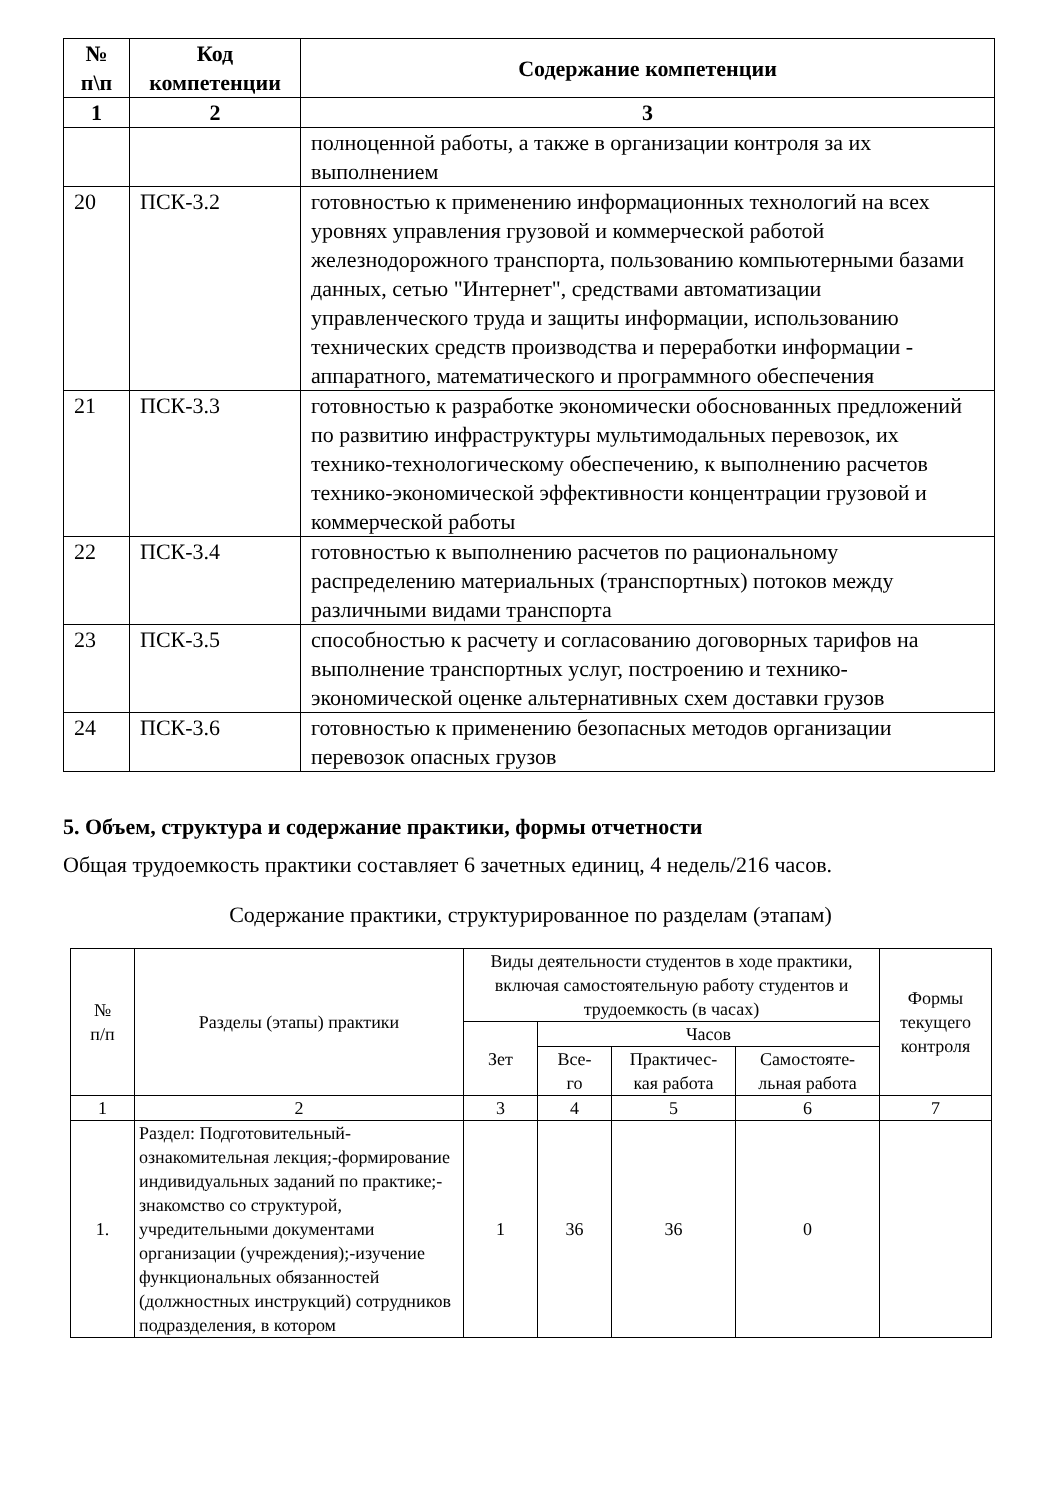| № п\п | Код компетенции | Содержание компетенции |
| --- | --- | --- |
| 1 | 2 | 3 |
| | | полноценной работы, а также в организации контроля за их выполнением |
| 20 | ПСК-3.2 | готовностью к применению информационных технологий на всех уровнях управления грузовой и коммерческой работой железнодорожного транспорта, пользованию компьютерными базами данных, сетью "Интернет", средствами автоматизации управленческого труда и защиты информации, использованию технических средств производства и переработки информации - аппаратного, математического и программного обеспечения |
| 21 | ПСК-3.3 | готовностью к разработке экономически обоснованных предложений по развитию инфраструктуры мультимодальных перевозок, их технико-технологическому обеспечению, к выполнению расчетов технико-экономической эффективности концентрации грузовой и коммерческой работы |
| 22 | ПСК-3.4 | готовностью к выполнению расчетов по рациональному распределению материальных (транспортных) потоков между различными видами транспорта |
| 23 | ПСК-3.5 | способностью к расчету и согласованию договорных тарифов на выполнение транспортных услуг, построению и технико-экономической оценке альтернативных схем доставки грузов |
| 24 | ПСК-3.6 | готовностью к применению безопасных методов организации перевозок опасных грузов |
5. Объем, структура и содержание практики, формы отчетности
Общая трудоемкость практики составляет 6 зачетных единиц, 4 недель/216 часов.
Содержание практики, структурированное по разделам (этапам)
| № п/п | Разделы (этапы) практики | Виды деятельности студентов в ходе практики, включая самостоятельную работу студентов и трудоемкость (в часах) | | | | Формы текущего контроля |
| --- | --- | --- | --- | --- | --- | --- |
| | | Зет | Часов | | | |
| | | | Все- го | Практичес- кая работа | Самостояте- льная работа | |
| 1 | 2 | 3 | 4 | 5 | 6 | 7 |
| 1. | Раздел: Подготовительный-ознакомительная лекция;-формирование индивидуальных заданий по практике;-знакомство со структурой, учредительными документами организации (учреждения);-изучение функциональных обязанностей (должностных инструкций) сотрудников подразделения, в котором | 1 | 36 | 36 | 0 | |